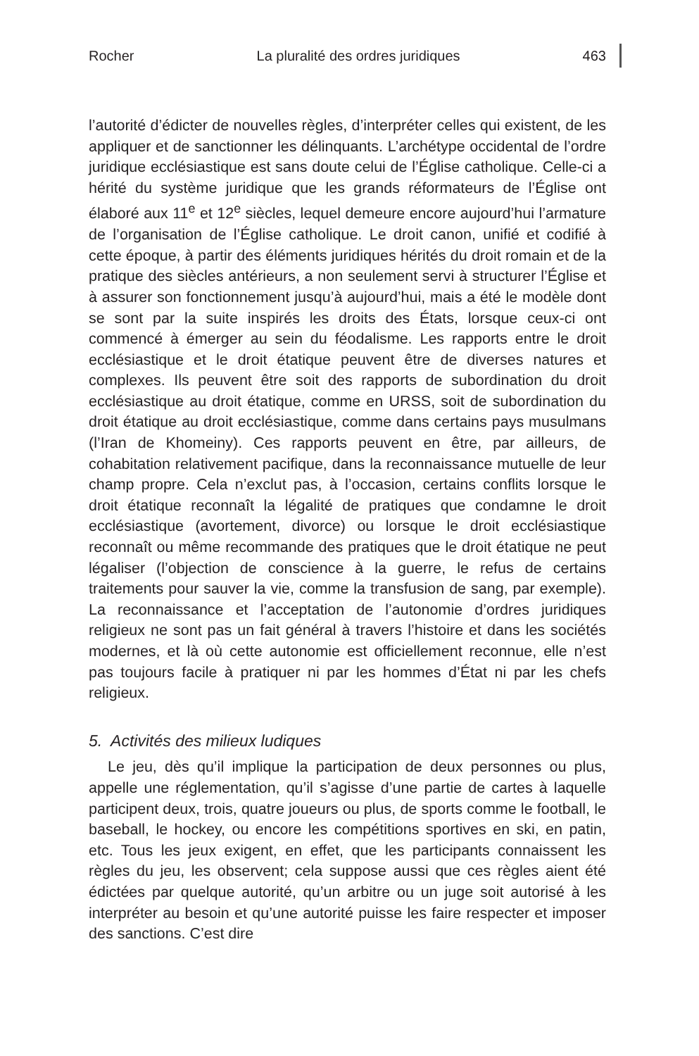Rocher La pluralité des ordres juridiques 463
l’autorité d’édicter de nouvelles règles, d’interpréter celles qui existent, de les appliquer et de sanctionner les délinquants. L’archétype occidental de l’ordre juridique ecclésiastique est sans doute celui de l’Église catholique. Celle-ci a hérité du système juridique que les grands réformateurs de l’Église ont élaboré aux 11<sup>e</sup> et 12<sup>e</sup> siècles, lequel demeure encore aujourd’hui l’armature de l’organisation de l’Église catholique. Le droit canon, unifié et codifié à cette époque, à partir des éléments juridiques hérités du droit romain et de la pratique des siècles antérieurs, a non seulement servi à structurer l’Église et à assurer son fonctionnement jusqu’à aujourd’hui, mais a été le modèle dont se sont par la suite inspirés les droits des États, lorsque ceux-ci ont commencé à émerger au sein du féodalisme. Les rapports entre le droit ecclésiastique et le droit étatique peuvent être de diverses natures et complexes. Ils peuvent être soit des rapports de subordination du droit ecclésiastique au droit étatique, comme en URSS, soit de subordination du droit étatique au droit ecclésiastique, comme dans certains pays musulmans (l’Iran de Khomeiny). Ces rapports peuvent en être, par ailleurs, de cohabitation relativement pacifique, dans la reconnaissance mutuelle de leur champ propre. Cela n’exclut pas, à l’occasion, certains conflits lorsque le droit étatique reconnaît la légalité de pratiques que condamne le droit ecclésiastique (avortement, divorce) ou lorsque le droit ecclésiastique reconnaît ou même recommande des pratiques que le droit étatique ne peut légaliser (l’objection de conscience à la guerre, le refus de certains traitements pour sauver la vie, comme la transfusion de sang, par exemple). La reconnaissance et l’acceptation de l’autonomie d’ordres juridiques religieux ne sont pas un fait général à travers l’histoire et dans les sociétés modernes, et là où cette autonomie est officiellement reconnue, elle n’est pas toujours facile à pratiquer ni par les hommes d’État ni par les chefs religieux.
5. Activités des milieux ludiques
Le jeu, dès qu’il implique la participation de deux personnes ou plus, appelle une réglementation, qu’il s’agisse d’une partie de cartes à laquelle participent deux, trois, quatre joueurs ou plus, de sports comme le football, le baseball, le hockey, ou encore les compétitions sportives en ski, en patin, etc. Tous les jeux exigent, en effet, que les participants connaissent les règles du jeu, les observent; cela suppose aussi que ces règles aient été édictées par quelque autorité, qu’un arbitre ou un juge soit autorisé à les interpréter au besoin et qu’une autorité puisse les faire respecter et imposer des sanctions. C’est dire